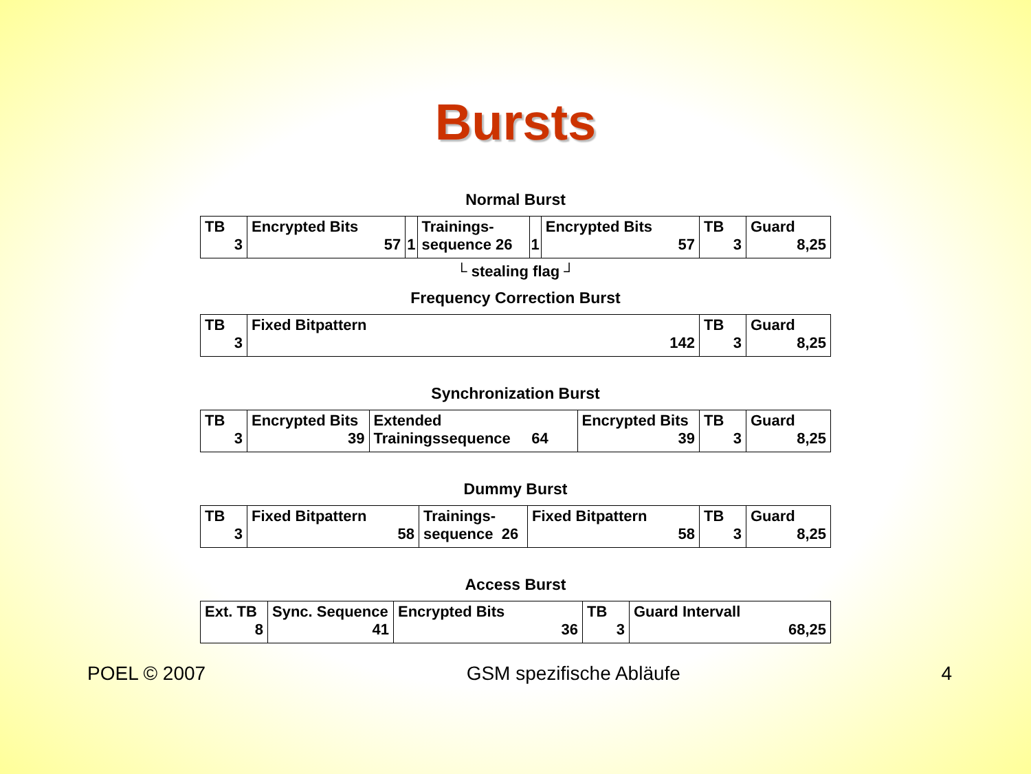Bursts
Normal Burst
| TB 3 | Encrypted Bits 57 | 1 | Trainings- sequence 26 | 1 | Encrypted Bits 57 | TB 3 | Guard 8,25 |
└ stealing flag ┘
Frequency Correction Burst
| TB 3 | Fixed Bitpattern 142 | TB 3 | Guard 8,25 |
Synchronization Burst
| TB 3 | Encrypted Bits 39 | Extended Trainingssequence 64 | Encrypted Bits 39 | TB 3 | Guard 8,25 |
Dummy Burst
| TB 3 | Fixed Bitpattern 58 | Trainings- sequence 26 | Fixed Bitpattern 58 | TB 3 | Guard 8,25 |
Access Burst
| Ext. TB 8 | Sync. Sequence 41 | Encrypted Bits 36 | TB 3 | Guard Intervall 68,25 |
POEL © 2007 GSM spezifische Abläufe 4